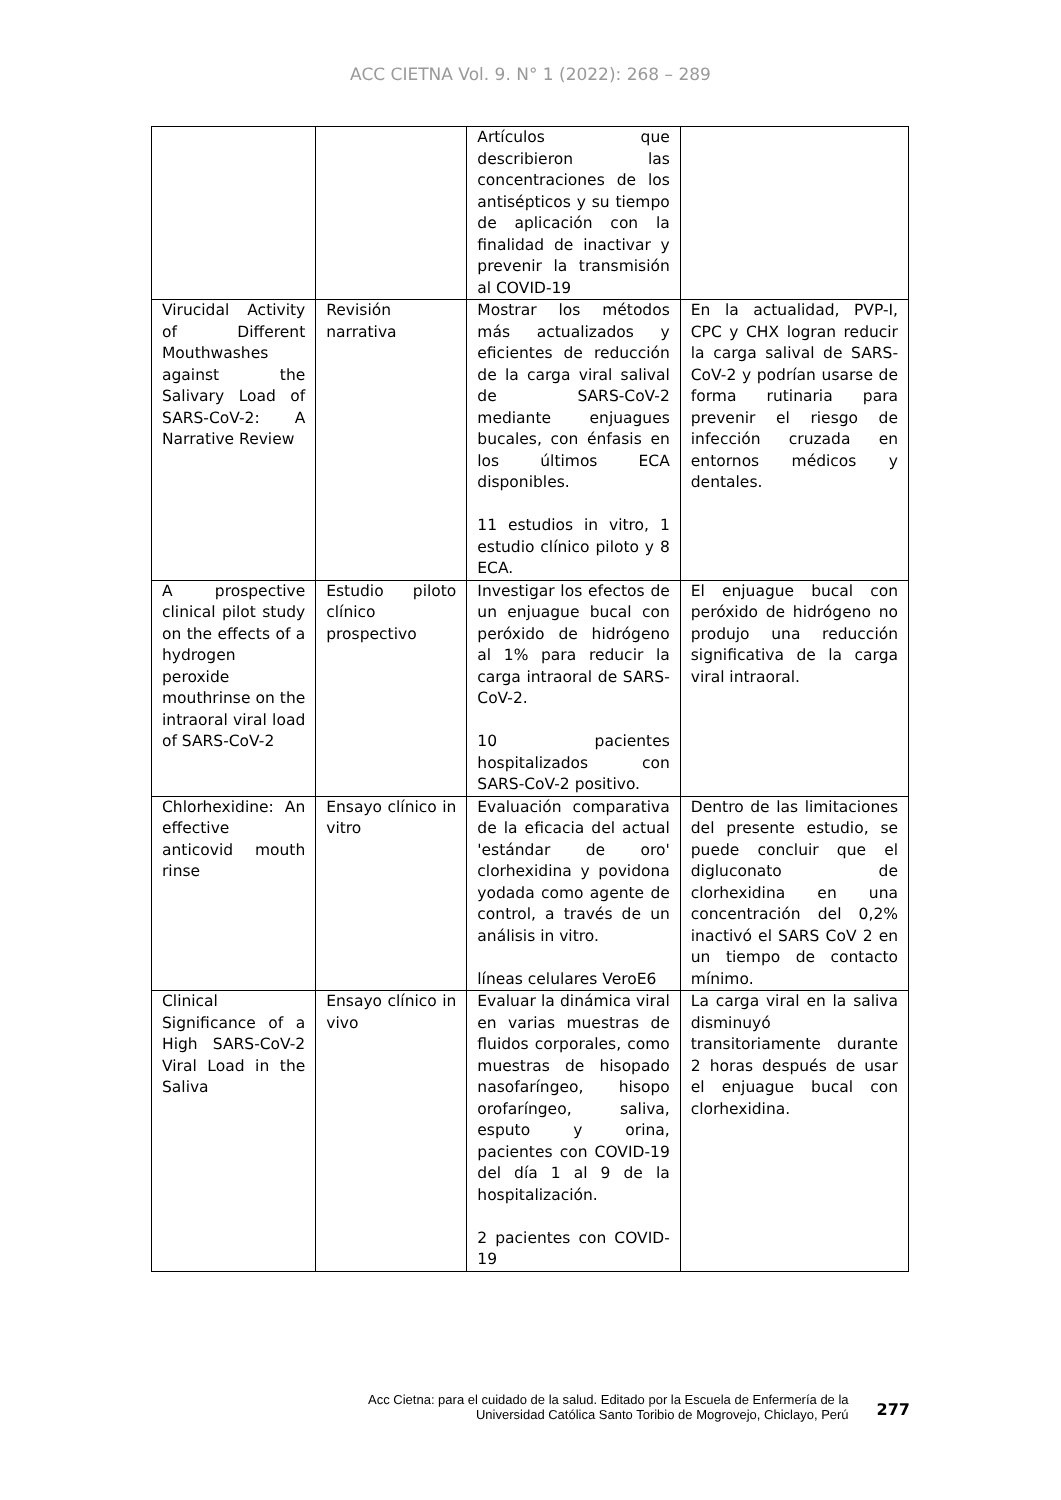ACC CIETNA Vol. 9. N° 1 (2022): 268 – 289
| | | Artículos que describieron las concentraciones de los antisépticos y su tiempo de aplicación con la finalidad de inactivar y prevenir la transmisión al COVID-19 | |
| Virucidal Activity of Different Mouthwashes against the Salivary Load of SARS-CoV-2: A Narrative Review | Revisión narrativa | Mostrar los métodos más actualizados y eficientes de reducción de la carga viral salival de SARS-CoV-2 mediante enjuagues bucales, con énfasis en los últimos ECA disponibles. 11 estudios in vitro, 1 estudio clínico piloto y 8 ECA. | En la actualidad, PVP-I, CPC y CHX logran reducir la carga salival de SARS-CoV-2 y podrían usarse de forma rutinaria para prevenir el riesgo de infección cruzada en entornos médicos y dentales. |
| A prospective clinical pilot study on the effects of a hydrogen peroxide mouthrinse on the intraoral viral load of SARS-CoV-2 | Estudio piloto clínico prospectivo | Investigar los efectos de un enjuague bucal con peróxido de hidrógeno al 1% para reducir la carga intraoral de SARS-CoV-2. 10 pacientes hospitalizados con SARS-CoV-2 positivo. | El enjuague bucal con peróxido de hidrógeno no produjo una reducción significativa de la carga viral intraoral. |
| Chlorhexidine: An effective anticovid mouth rinse | Ensayo clínico in vitro | Evaluación comparativa de la eficacia del actual 'estándar de oro' clorhexidina y povidona yodada como agente de control, a través de un análisis in vitro. líneas celulares VeroE6 | Dentro de las limitaciones del presente estudio, se puede concluir que el digluconato de clorhexidina en una concentración del 0,2% inactivó el SARS CoV 2 en un tiempo de contacto mínimo. |
| Clinical Significance of a High SARS-CoV-2 Viral Load in the Saliva | Ensayo clínico in vivo | Evaluar la dinámica viral en varias muestras de fluidos corporales, como muestras de hisopado nasofaríngeo, hisopo orofaríngeo, saliva, esputo y orina, pacientes con COVID-19 del día 1 al 9 de la hospitalización. 2 pacientes con COVID-19 | La carga viral en la saliva disminuyó transitoriamente durante 2 horas después de usar el enjuague bucal con clorhexidina. |
Acc Cietna: para el cuidado de la salud. Editado por la Escuela de Enfermería de la
Universidad Católica Santo Toribio de Mogrovejo, Chiclayo, Perú
277